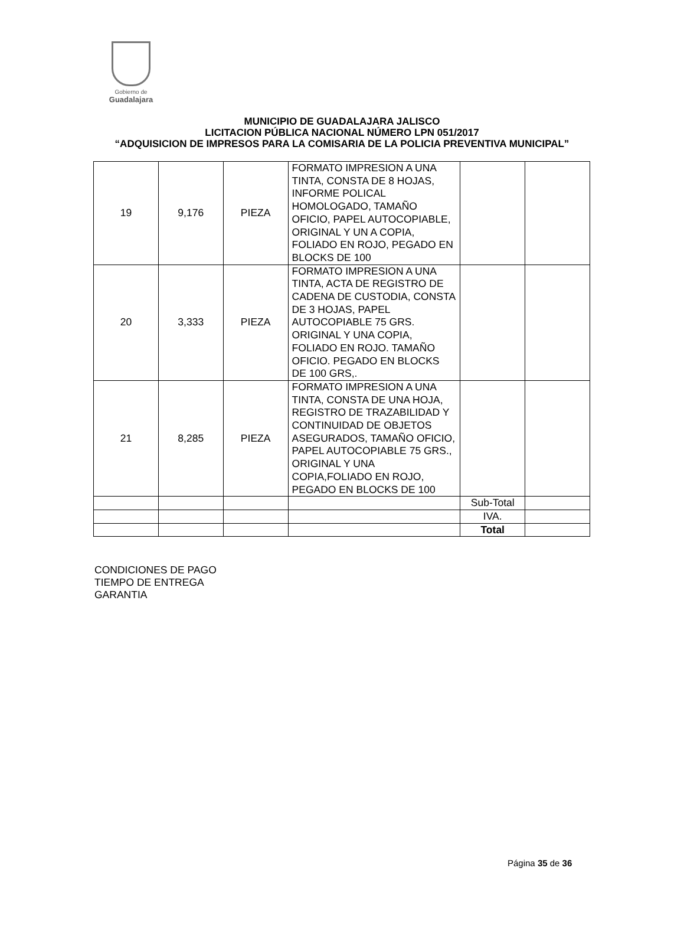Gobierno de
Guadalajara
MUNICIPIO DE GUADALAJARA JALISCO
LICITACION PÚBLICA NACIONAL NÚMERO LPN 051/2017
“ADQUISICION DE IMPRESOS PARA LA COMISARIA DE LA POLICIA PREVENTIVA MUNICIPAL”
| 19 | 9,176 | PIEZA | FORMATO IMPRESION A UNA TINTA, CONSTA DE 8 HOJAS, INFORME POLICAL HOMOLOGADO, TAMAÑO OFICIO, PAPEL AUTOCOPIABLE, ORIGINAL Y UN A COPIA, FOLIADO EN ROJO, PEGADO EN BLOCKS DE 100 | | |
| 20 | 3,333 | PIEZA | FORMATO IMPRESION A UNA TINTA, ACTA DE REGISTRO DE CADENA DE CUSTODIA, CONSTA DE 3 HOJAS, PAPEL AUTOCOPIABLE 75 GRS. ORIGINAL Y UNA COPIA, FOLIADO EN ROJO. TAMAÑO OFICIO. PEGADO EN BLOCKS DE 100 GRS,. | | |
| 21 | 8,285 | PIEZA | FORMATO IMPRESION A UNA TINTA, CONSTA DE UNA HOJA, REGISTRO DE TRAZABILIDAD Y CONTINUIDAD DE OBJETOS ASEGURADOS, TAMAÑO OFICIO, PAPEL AUTOCOPIABLE 75 GRS., ORIGINAL Y UNA COPIA,FOLIADO EN ROJO, PEGADO EN BLOCKS DE 100 | | |
| | | | | Sub-Total | |
| | | | | IVA. | |
| | | | | Total | |
CONDICIONES DE PAGO
TIEMPO DE ENTREGA
GARANTIA
Página 35 de 36